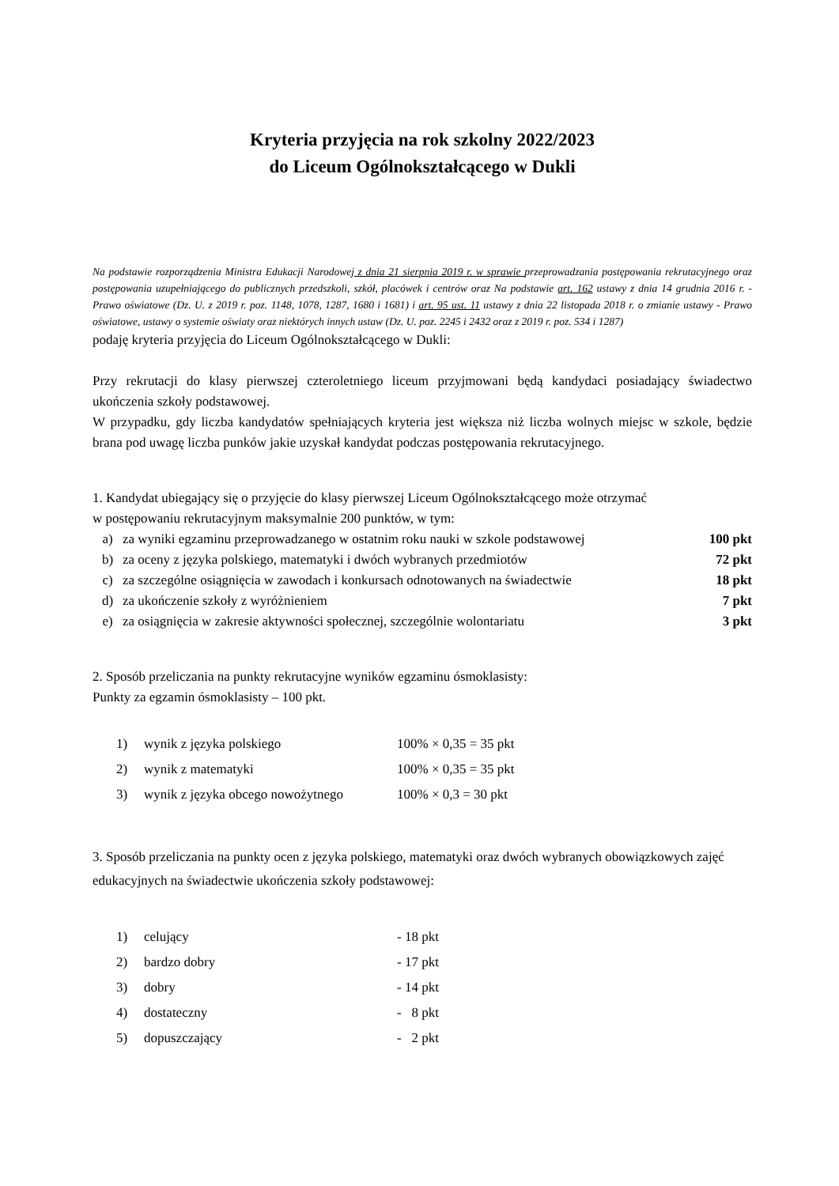Kryteria przyjęcia na rok szkolny 2022/2023
do Liceum Ogólnokształcącego w Dukli
Na podstawie rozporządzenia Ministra Edukacji Narodowej z dnia 21 sierpnia 2019 r. w sprawie przeprowadzania postępowania rekrutacyjnego oraz postępowania uzupełniającego do publicznych przedszkoli, szkół, placówek i centrów oraz Na podstawie art. 162 ustawy z dnia 14 grudnia 2016 r. - Prawo oświatowe (Dz. U. z 2019 r. poz. 1148, 1078, 1287, 1680 i 1681) i art. 95 ust. 11 ustawy z dnia 22 listopada 2018 r. o zmianie ustawy - Prawo oświatowe, ustawy o systemie oświaty oraz niektórych innych ustaw (Dz. U. poz. 2245 i 2432 oraz z 2019 r. poz. 534 i 1287)
podaję kryteria przyjęcia do Liceum Ogólnokształcącego w Dukli:
Przy rekrutacji do klasy pierwszej czteroletniego liceum przyjmowani będą kandydaci posiadający świadectwo ukończenia szkoły podstawowej.
W przypadku, gdy liczba kandydatów spełniających kryteria jest większa niż liczba wolnych miejsc w szkole, będzie brana pod uwagę liczba punków jakie uzyskał kandydat podczas postępowania rekrutacyjnego.
1. Kandydat ubiegający się o przyjęcie do klasy pierwszej Liceum Ogólnokształcącego może otrzymać
w postępowaniu rekrutacyjnym maksymalnie 200 punktów, w tym:
a) za wyniki egzaminu przeprowadzanego w ostatnim roku nauki w szkole podstawowej 100 pkt
b) za oceny z języka polskiego, matematyki i dwóch wybranych przedmiotów 72 pkt
c) za szczególne osiągnięcia w zawodach i konkursach odnotowanych na świadectwie 18 pkt
d) za ukończenie szkoły z wyróżnieniem 7 pkt
e) za osiągnięcia w zakresie aktywności społecznej, szczególnie wolontariatu 3 pkt
2. Sposób przeliczania na punkty rekrutacyjne wyników egzaminu ósmoklasisty:
Punkty za egzamin ósmoklasisty – 100 pkt.
1) wynik z języka polskiego 100% × 0,35 = 35 pkt
2) wynik z matematyki 100% × 0,35 = 35 pkt
3) wynik z języka obcego nowożytnego 100% × 0,3 = 30 pkt
3. Sposób przeliczania na punkty ocen z języka polskiego, matematyki oraz dwóch wybranych obowiązkowych zajęć edukacyjnych na świadectwie ukończenia szkoły podstawowej:
1) celujący - 18 pkt
2) bardzo dobry - 17 pkt
3) dobry - 14 pkt
4) dostateczny - 8 pkt
5) dopuszczający - 2 pkt